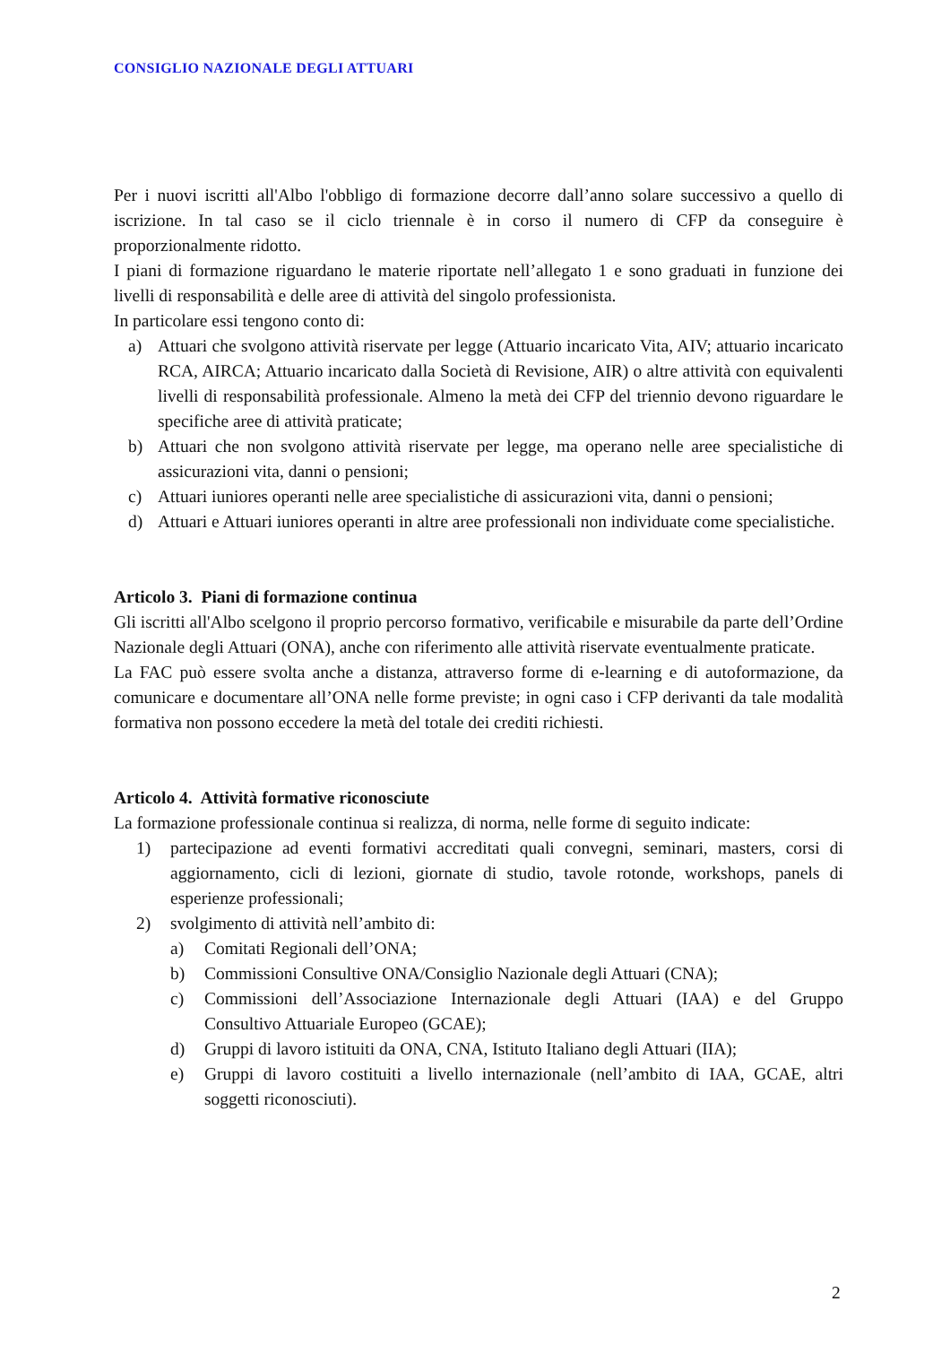CONSIGLIO NAZIONALE DEGLI ATTUARI
Per i nuovi iscritti all'Albo l'obbligo di formazione decorre dall’anno solare successivo a quello di iscrizione. In tal caso se il ciclo triennale è in corso il numero di CFP da conseguire è proporzionalmente ridotto.
I piani di formazione riguardano le materie riportate nell’allegato 1 e sono graduati in funzione dei livelli di responsabilità e delle aree di attività del singolo professionista.
In particolare essi tengono conto di:
a) Attuari che svolgono attività riservate per legge (Attuario incaricato Vita, AIV; attuario incaricato RCA, AIRCA; Attuario incaricato dalla Società di Revisione, AIR) o altre attività con equivalenti livelli di responsabilità professionale. Almeno la metà dei CFP del triennio devono riguardare le specifiche aree di attività praticate;
b) Attuari che non svolgono attività riservate per legge, ma operano nelle aree specialistiche di assicurazioni vita, danni o pensioni;
c) Attuari iuniores operanti nelle aree specialistiche di assicurazioni vita, danni o pensioni;
d) Attuari e Attuari iuniores operanti in altre aree professionali non individuate come specialistiche.
Articolo 3. Piani di formazione continua
Gli iscritti all'Albo scelgono il proprio percorso formativo, verificabile e misurabile da parte dell’Ordine Nazionale degli Attuari (ONA), anche con riferimento alle attività riservate eventualmente praticate.
La FAC può essere svolta anche a distanza, attraverso forme di e-learning e di autoformazione, da comunicare e documentare all’ONA nelle forme previste; in ogni caso i CFP derivanti da tale modalità formativa non possono eccedere la metà del totale dei crediti richiesti.
Articolo 4. Attività formative riconosciute
La formazione professionale continua si realizza, di norma, nelle forme di seguito indicate:
1) partecipazione ad eventi formativi accreditati quali convegni, seminari, masters, corsi di aggiornamento, cicli di lezioni, giornate di studio, tavole rotonde, workshops, panels di esperienze professionali;
2) svolgimento di attività nell’ambito di:
a) Comitati Regionali dell’ONA;
b) Commissioni Consultive ONA/Consiglio Nazionale degli Attuari (CNA);
c) Commissioni dell’Associazione Internazionale degli Attuari (IAA) e del Gruppo Consultivo Attuariale Europeo (GCAE);
d) Gruppi di lavoro istituiti da ONA, CNA, Istituto Italiano degli Attuari (IIA);
e) Gruppi di lavoro costituiti a livello internazionale (nell’ambito di IAA, GCAE, altri soggetti riconosciuti).
2